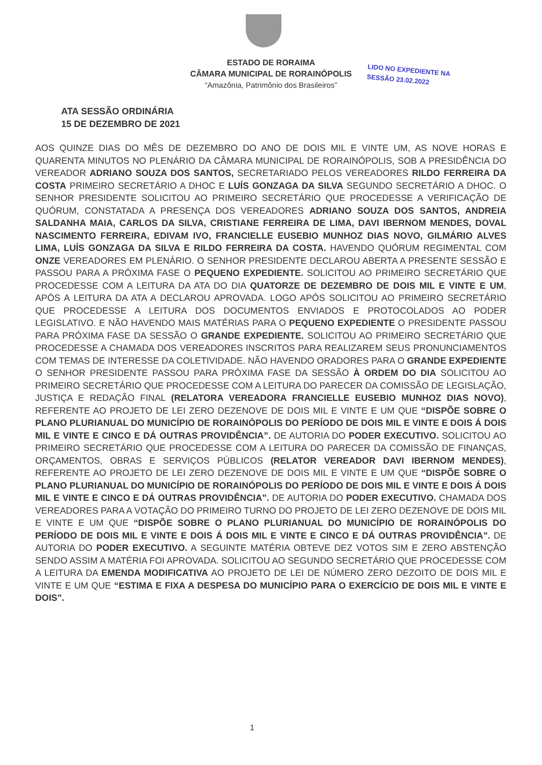ESTADO DE RORAIMA
CÂMARA MUNICIPAL DE RORAINÓPOLIS
“Amazônia, Patrimônio dos Brasileiros”
LIDO NO EXPEDIENTE NA
SESSÃO 23.02.2022
ATA SESSÃO ORDINÁRIA
15 DE DEZEMBRO DE 2021
AOS QUINZE DIAS DO MÊS DE DEZEMBRO DO ANO DE DOIS MIL E VINTE UM, AS NOVE HORAS E QUARENTA MINUTOS NO PLENÁRIO DA CÂMARA MUNICIPAL DE RORAINÓPOLIS, SOB A PRESIDÊNCIA DO VEREADOR ADRIANO SOUZA DOS SANTOS, SECRETARIADO PELOS VEREADORES RILDO FERREIRA DA COSTA PRIMEIRO SECRETÁRIO A DHOC E LUÍS GONZAGA DA SILVA SEGUNDO SECRETÁRIO A DHOC. O SENHOR PRESIDENTE SOLICITOU AO PRIMEIRO SECRETÁRIO QUE PROCEDESSE A VERIFICAÇÃO DE QUÓRUM, CONSTATADA A PRESENÇA DOS VEREADORES ADRIANO SOUZA DOS SANTOS, ANDREIA SALDANHA MAIA, CARLOS DA SILVA, CRISTIANE FERREIRA DE LIMA, DAVI IBERNOM MENDES, DOVAL NASCIMENTO FERREIRA, EDIVAM IVO, FRANCIELLE EUSEBIO MUNHOZ DIAS NOVO, GILMÁRIO ALVES LIMA, LUÍS GONZAGA DA SILVA E RILDO FERREIRA DA COSTA. HAVENDO QUÓRUM REGIMENTAL COM ONZE VEREADORES EM PLENÁRIO. O SENHOR PRESIDENTE DECLAROU ABERTA A PRESENTE SESSÃO E PASSOU PARA A PRÓXIMA FASE O PEQUENO EXPEDIENTE. SOLICITOU AO PRIMEIRO SECRETÁRIO QUE PROCEDESSE COM A LEITURA DA ATA DO DIA QUATORZE DE DEZEMBRO DE DOIS MIL E VINTE E UM, APÓS A LEITURA DA ATA A DECLAROU APROVADA. LOGO APÓS SOLICITOU AO PRIMEIRO SECRETÁRIO QUE PROCEDESSE A LEITURA DOS DOCUMENTOS ENVIADOS E PROTOCOLADOS AO PODER LEGISLATIVO. E NÃO HAVENDO MAIS MATÉRIAS PARA O PEQUENO EXPEDIENTE O PRESIDENTE PASSOU PARA PRÓXIMA FASE DA SESSÃO O GRANDE EXPEDIENTE. SOLICITOU AO PRIMEIRO SECRETÁRIO QUE PROCEDESSE A CHAMADA DOS VEREADORES INSCRITOS PARA REALIZAREM SEUS PRONUNCIAMENTOS COM TEMAS DE INTERESSE DA COLETIVIDADE. NÃO HAVENDO ORADORES PARA O GRANDE EXPEDIENTE O SENHOR PRESIDENTE PASSOU PARA PRÓXIMA FASE DA SESSÃO À ORDEM DO DIA SOLICITOU AO PRIMEIRO SECRETÁRIO QUE PROCEDESSE COM A LEITURA DO PARECER DA COMISSÃO DE LEGISLAÇÃO, JUSTIÇA E REDAÇÃO FINAL (RELATORA VEREADORA FRANCIELLE EUSEBIO MUNHOZ DIAS NOVO), REFERENTE AO PROJETO DE LEI ZERO DEZENOVE DE DOIS MIL E VINTE E UM QUE “DISPÕE SOBRE O PLANO PLURIANUAL DO MUNICÍPIO DE RORAINÓPOLIS DO PERÍODO DE DOIS MIL E VINTE E DOIS Á DOIS MIL E VINTE E CINCO E DÁ OUTRAS PROVIDÊNCIA”. DE AUTORIA DO PODER EXECUTIVO. SOLICITOU AO PRIMEIRO SECRETÁRIO QUE PROCEDESSE COM A LEITURA DO PARECER DA COMISSÃO DE FINANÇAS, ORÇAMENTOS, OBRAS E SERVIÇOS PÚBLICOS (RELATOR VEREADOR DAVI IBERNOM MENDES), REFERENTE AO PROJETO DE LEI ZERO DEZENOVE DE DOIS MIL E VINTE E UM QUE “DISPÕE SOBRE O PLANO PLURIANUAL DO MUNICÍPIO DE RORAINÓPOLIS DO PERÍODO DE DOIS MIL E VINTE E DOIS Á DOIS MIL E VINTE E CINCO E DÁ OUTRAS PROVIDÊNCIA”. DE AUTORIA DO PODER EXECUTIVO. CHAMADA DOS VEREADORES PARA A VOTAÇÃO DO PRIMEIRO TURNO DO PROJETO DE LEI ZERO DEZENOVE DE DOIS MIL E VINTE E UM QUE “DISPÕE SOBRE O PLANO PLURIANUAL DO MUNICÍPIO DE RORAINÓPOLIS DO PERÍODO DE DOIS MIL E VINTE E DOIS Á DOIS MIL E VINTE E CINCO E DÁ OUTRAS PROVIDÊNCIA”. DE AUTORIA DO PODER EXECUTIVO. A SEGUINTE MATÉRIA OBTEVE DEZ VOTOS SIM E ZERO ABSTENÇÃO SENDO ASSIM A MATÉRIA FOI APROVADA. SOLICITOU AO SEGUNDO SECRETÁRIO QUE PROCEDESSE COM A LEITURA DA EMENDA MODIFICATIVA AO PROJETO DE LEI DE NÚMERO ZERO DEZOITO DE DOIS MIL E VINTE E UM QUE “ESTIMA E FIXA A DESPESA DO MUNICÍPIO PARA O EXERCÍCIO DE DOIS MIL E VINTE E DOIS”.
1